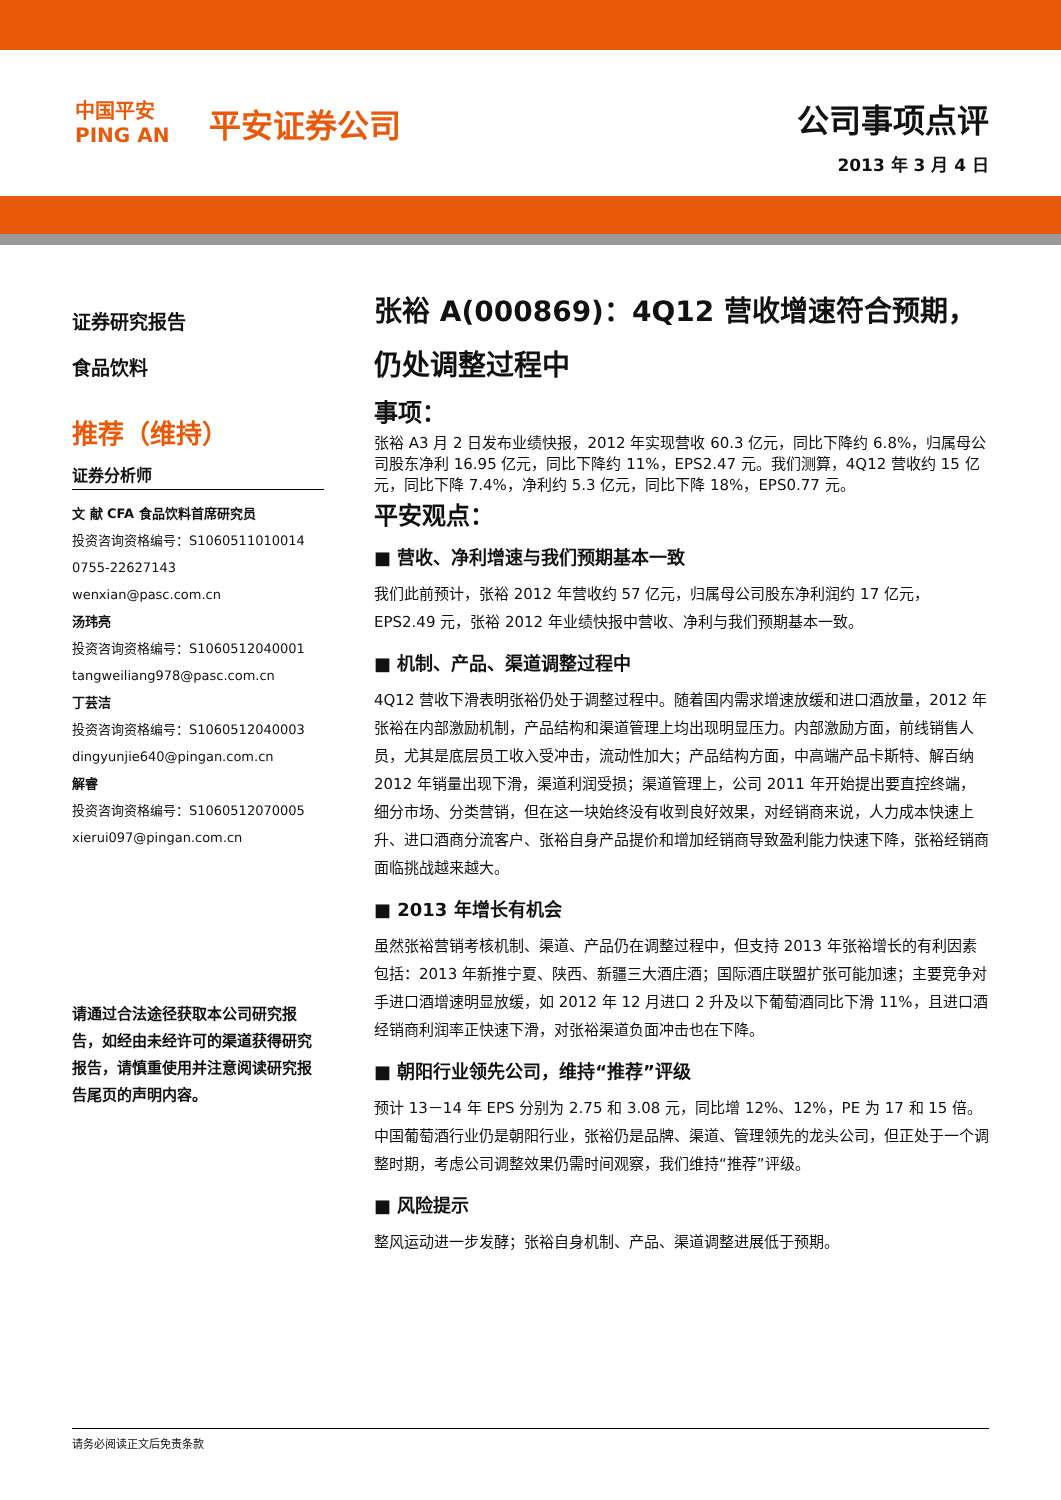中国平安
PING AN
平安证券公司
公司事项点评
2013 年 3 月 4 日
证券研究报告
食品饮料
推荐（维持）
证券分析师
文 献 CFA 食品饮料首席研究员
投资咨询资格编号：S1060511010014
0755-22627143
wenxian@pasc.com.cn
汤玮亮
投资咨询资格编号：S1060512040001
tangweiliang978@pasc.com.cn
丁芸洁
投资咨询资格编号：S1060512040003
dingyunjie640@pingan.com.cn
解睿
投资咨询资格编号：S1060512070005
xierui097@pingan.com.cn
请通过合法途径获取本公司研究报告，如经由未经许可的渠道获得研究报告，请慎重使用并注意阅读研究报告尾页的声明内容。
张裕 A(000869)：4Q12 营收增速符合预期，仍处调整过程中
事项：
张裕 A3 月 2 日发布业绩快报，2012 年实现营收 60.3 亿元，同比下降约 6.8%，归属母公司股东净利 16.95 亿元，同比下降约 11%，EPS2.47 元。我们测算，4Q12 营收约 15 亿元，同比下降 7.4%，净利约 5.3 亿元，同比下降 18%，EPS0.77 元。
平安观点：
■ 营收、净利增速与我们预期基本一致
我们此前预计，张裕 2012 年营收约 57 亿元，归属母公司股东净利润约 17 亿元，EPS2.49 元，张裕 2012 年业绩快报中营收、净利与我们预期基本一致。
■ 机制、产品、渠道调整过程中
4Q12 营收下滑表明张裕仍处于调整过程中。随着国内需求增速放缓和进口酒放量，2012 年张裕在内部激励机制，产品结构和渠道管理上均出现明显压力。内部激励方面，前线销售人员，尤其是底层员工收入受冲击，流动性加大；产品结构方面，中高端产品卡斯特、解百纳 2012 年销量出现下滑，渠道利润受损；渠道管理上，公司 2011 年开始提出要直控终端，细分市场、分类营销，但在这一块始终没有收到良好效果，对经销商来说，人力成本快速上升、进口酒商分流客户、张裕自身产品提价和增加经销商导致盈利能力快速下降，张裕经销商面临挑战越来越大。
■ 2013 年增长有机会
虽然张裕营销考核机制、渠道、产品仍在调整过程中，但支持 2013 年张裕增长的有利因素包括：2013 年新推宁夏、陕西、新疆三大酒庄酒；国际酒庄联盟扩张可能加速；主要竞争对手进口酒增速明显放缓，如 2012 年 12 月进口 2 升及以下葡萄酒同比下滑 11%，且进口酒经销商利润率正快速下滑，对张裕渠道负面冲击也在下降。
■ 朝阳行业领先公司，维持“推荐”评级
预计 13－14 年 EPS 分别为 2.75 和 3.08 元，同比增 12%、12%，PE 为 17 和 15 倍。中国葡萄酒行业仍是朝阳行业，张裕仍是品牌、渠道、管理领先的龙头公司，但正处于一个调整时期，考虑公司调整效果仍需时间观察，我们维持“推荐”评级。
■ 风险提示
整风运动进一步发酵；张裕自身机制、产品、渠道调整进展低于预期。
请务必阅读正文后免责条款